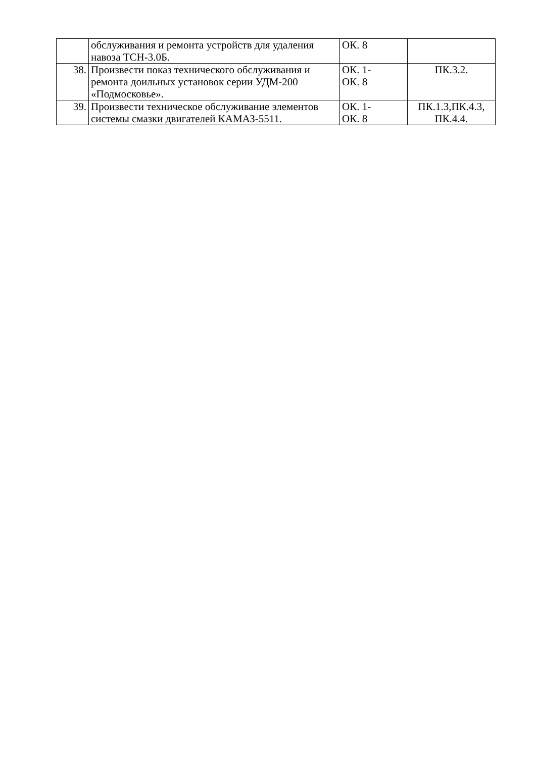| | обслуживания и ремонта устройств для удаления навоза ТСН-3.0Б. | ОК. 8 | |
| 38. | Произвести показ технического обслуживания и ремонта доильных установок серии УДМ-200 «Подмосковье». | ОК. 1- ОК. 8 | ПК.3.2. |
| 39. | Произвести техническое обслуживание элементов системы смазки двигателей КАМАЗ-5511. | ОК. 1- ОК. 8 | ПК.1.3,ПК.4.3, ПК.4.4. |